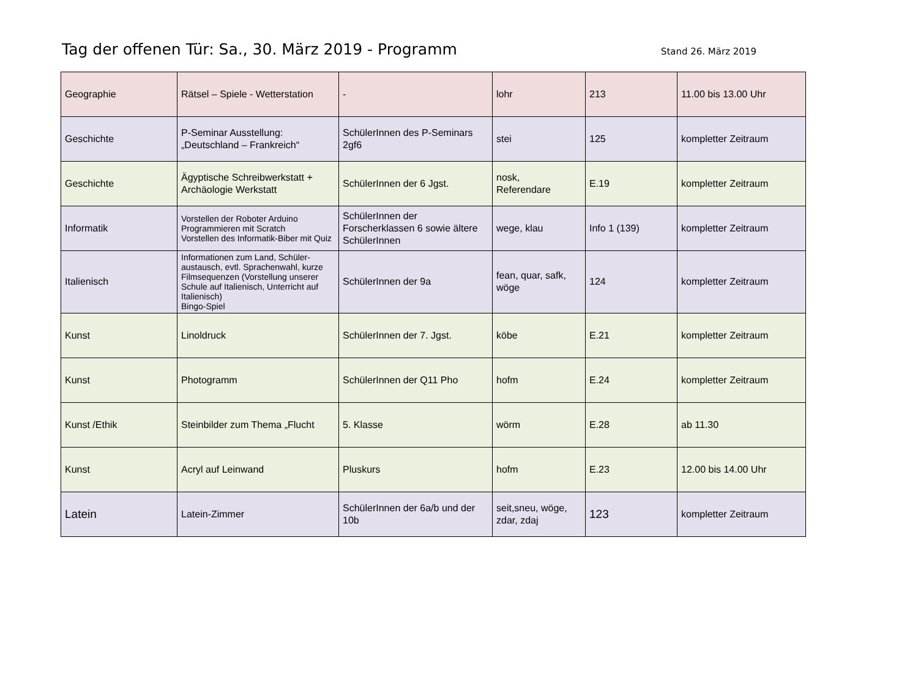Tag der offenen Tür: Sa., 30. März 2019 - Programm Stand 26. März 2019
| Geographie | Rätsel – Spiele - Wetterstation | - | lohr | 213 | 11.00 bis 13.00 Uhr |
| Geschichte | P-Seminar Ausstellung: „Deutschland – Frankreich“ | SchülerInnen des P-Seminars 2gf6 | stei | 125 | kompletter Zeitraum |
| Geschichte | Ägyptische Schreibwerkstatt + Archäologie Werkstatt | SchülerInnen der 6 Jgst. | nosk, Referendare | E.19 | kompletter Zeitraum |
| Informatik | Vorstellen der Roboter Arduino Programmieren mit Scratch Vorstellen des Informatik-Biber mit Quiz | SchülerInnen der Forscherklassen 6 sowie ältere SchülerInnen | wege, klau | Info 1 (139) | kompletter Zeitraum |
| Italienisch | Informationen zum Land, Schüler-austausch, evtl. Sprachenwahl, kurze Filmsequenzen (Vorstellung unserer Schule auf Italienisch, Unterricht auf Italienisch) Bingo-Spiel | SchülerInnen der 9a | fean, quar, safk, wöge | 124 | kompletter Zeitraum |
| Kunst | Linoldruck | SchülerInnen der 7. Jgst. | köbe | E.21 | kompletter Zeitraum |
| Kunst | Photogramm | SchülerInnen der Q11 Pho | hofm | E.24 | kompletter Zeitraum |
| Kunst /Ethik | Steinbilder zum Thema „Flucht | 5. Klasse | wörm | E.28 | ab 11.30 |
| Kunst | Acryl auf Leinwand | Pluskurs | hofm | E.23 | 12.00 bis 14.00 Uhr |
| Latein | Latein-Zimmer | SchülerInnen der 6a/b und der 10b | seit,sneu, wöge, zdar, zdaj | 123 | kompletter Zeitraum |